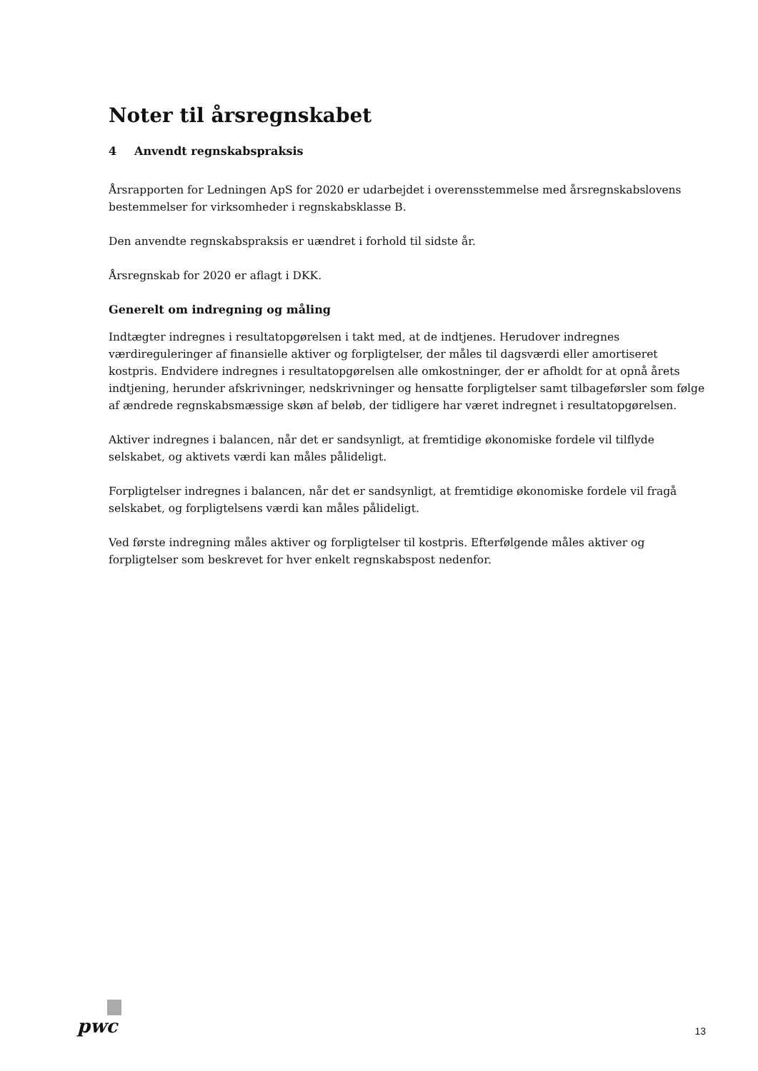Noter til årsregnskabet
4 Anvendt regnskabspraksis
Årsrapporten for Ledningen ApS for 2020 er udarbejdet i overensstemmelse med årsregnskabslovens bestemmelser for virksomheder i regnskabsklasse B.
Den anvendte regnskabspraksis er uændret i forhold til sidste år.
Årsregnskab for 2020 er aflagt i DKK.
Generelt om indregning og måling
Indtægter indregnes i resultatopgørelsen i takt med, at de indtjenes. Herudover indregnes værdireguleringer af finansielle aktiver og forpligtelser, der måles til dagsværdi eller amortiseret kostpris. Endvidere indregnes i resultatopgørelsen alle omkostninger, der er afholdt for at opnå årets indtjening, herunder afskrivninger, nedskrivninger og hensatte forpligtelser samt tilbageførsler som følge af ændrede regnskabsmæssige skøn af beløb, der tidligere har været indregnet i resultatopgørelsen.
Aktiver indregnes i balancen, når det er sandsynligt, at fremtidige økonomiske fordele vil tilflyde selskabet, og aktivets værdi kan måles pålideligt.
Forpligtelser indregnes i balancen, når det er sandsynligt, at fremtidige økonomiske fordele vil fragå selskabet, og forpligtelsens værdi kan måles pålideligt.
Ved første indregning måles aktiver og forpligtelser til kostpris. Efterfølgende måles aktiver og forpligtelser som beskrevet for hver enkelt regnskabspost nedenfor.
pwc
13